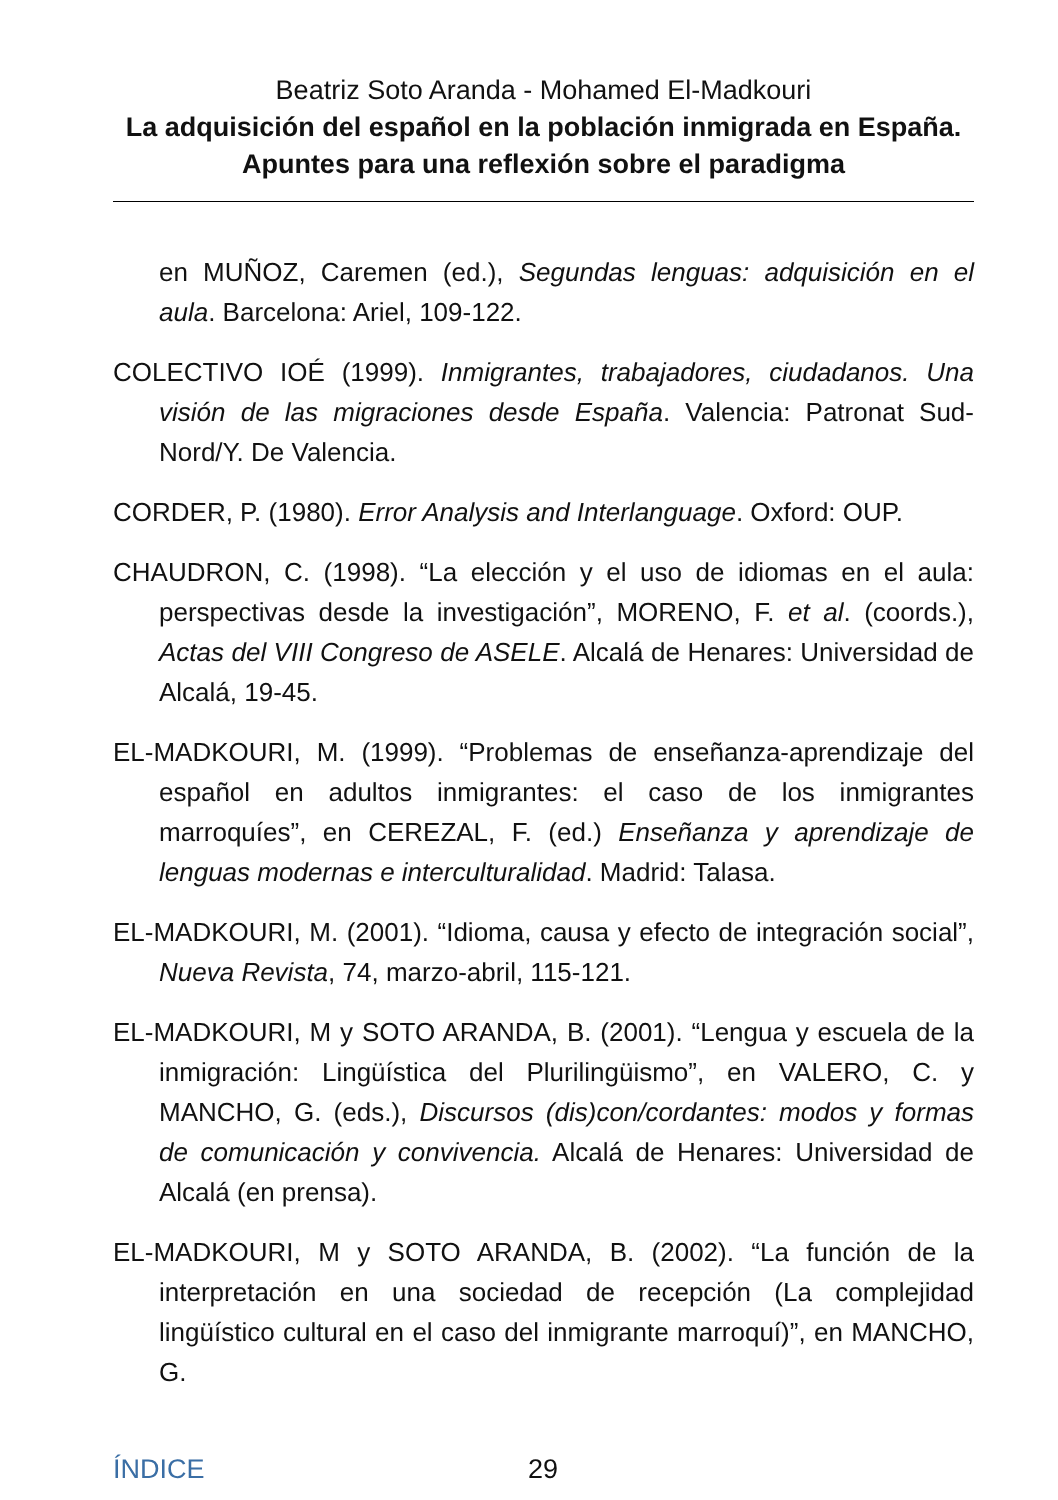Beatriz Soto Aranda - Mohamed El-Madkouri
La adquisición del español en la población inmigrada en España. Apuntes para una reflexión sobre el paradigma
en MUÑOZ, Caremen (ed.), Segundas lenguas: adquisición en el aula. Barcelona: Ariel, 109-122.
COLECTIVO IOÉ (1999). Inmigrantes, trabajadores, ciudadanos. Una visión de las migraciones desde España. Valencia: Patronat Sud-Nord/Y. De Valencia.
CORDER, P. (1980). Error Analysis and Interlanguage. Oxford: OUP.
CHAUDRON, C. (1998). “La elección y el uso de idiomas en el aula: perspectivas desde la investigación”, MORENO, F. et al. (coords.), Actas del VIII Congreso de ASELE. Alcalá de Henares: Universidad de Alcalá, 19-45.
EL-MADKOURI, M. (1999). “Problemas de enseñanza-aprendizaje del español en adultos inmigrantes: el caso de los inmigrantes marroquíes”, en CEREZAL, F. (ed.) Enseñanza y aprendizaje de lenguas modernas e interculturalidad. Madrid: Talasa.
EL-MADKOURI, M. (2001). “Idioma, causa y efecto de integración social”, Nueva Revista, 74, marzo-abril, 115-121.
EL-MADKOURI, M y SOTO ARANDA, B. (2001). “Lengua y escuela de la inmigración: Lingüística del Plurilingüismo”, en VALERO, C. y MANCHO, G. (eds.), Discursos (dis)con/cordantes: modos y formas de comunicación y convivencia. Alcalá de Henares: Universidad de Alcalá (en prensa).
EL-MADKOURI, M y SOTO ARANDA, B. (2002). “La función de la interpretación en una sociedad de recepción (La complejidad lingüístico cultural en el caso del inmigrante marroquí)”, en MANCHO, G.
ÍNDICE 29